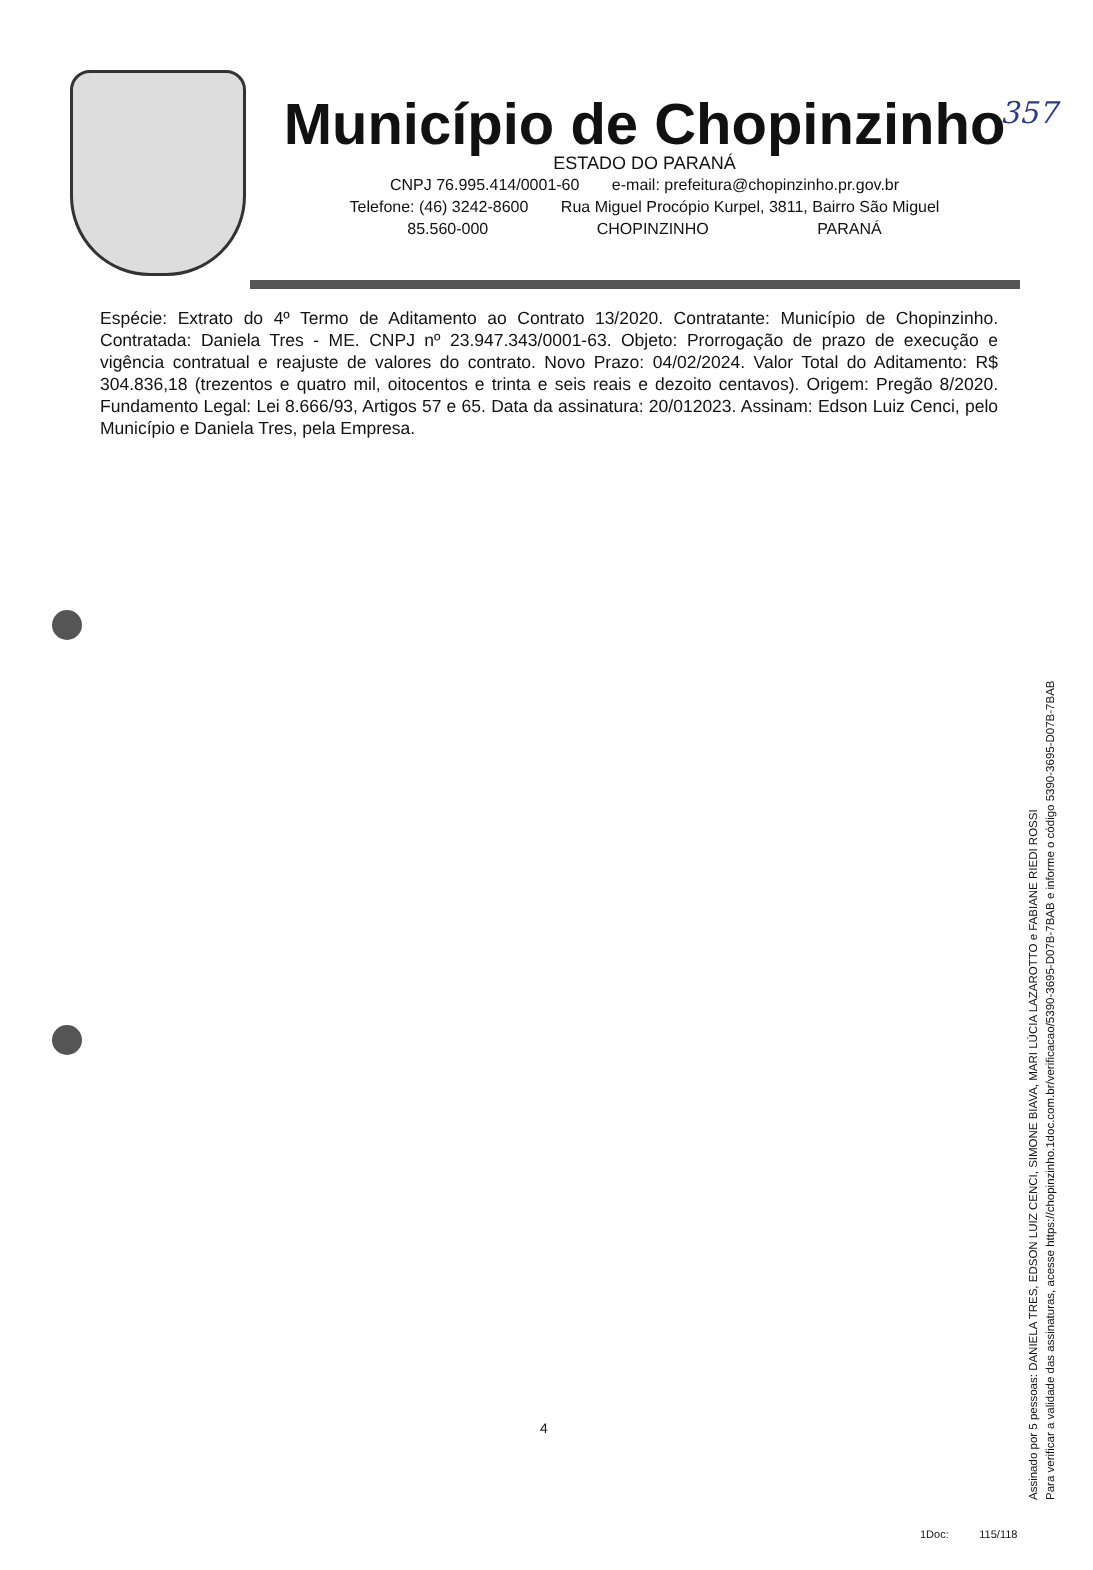357
Município de Chopinzinho
ESTADO DO PARANÁ
CNPJ 76.995.414/0001-60 e-mail: prefeitura@chopinzinho.pr.gov.br
Telefone: (46) 3242-8600 Rua Miguel Procópio Kurpel, 3811, Bairro São Miguel
85.560-000 CHOPINZINHO PARANÁ
Espécie: Extrato do 4º Termo de Aditamento ao Contrato 13/2020. Contratante: Município de Chopinzinho. Contratada: Daniela Tres - ME. CNPJ nº 23.947.343/0001-63. Objeto: Prorrogação de prazo de execução e vigência contratual e reajuste de valores do contrato. Novo Prazo: 04/02/2024. Valor Total do Aditamento: R$ 304.836,18 (trezentos e quatro mil, oitocentos e trinta e seis reais e dezoito centavos). Origem: Pregão 8/2020. Fundamento Legal: Lei 8.666/93, Artigos 57 e 65. Data da assinatura: 20/012023. Assinam: Edson Luiz Cenci, pelo Município e Daniela Tres, pela Empresa.
4
Assinado por 5 pessoas: DANIELA TRES, EDSON LUIZ CENCI, SIMONE BIAVA, MARI LÚCIA LAZAROTTO e FABIANE RIEDI ROSSI
Para verificar a validade das assinaturas, acesse https://chopinzinho.1doc.com.br/verificacao/5390-3695-D07B-7BAB e informe o código 5390-3695-D07B-7BAB
1Doc: 115/118